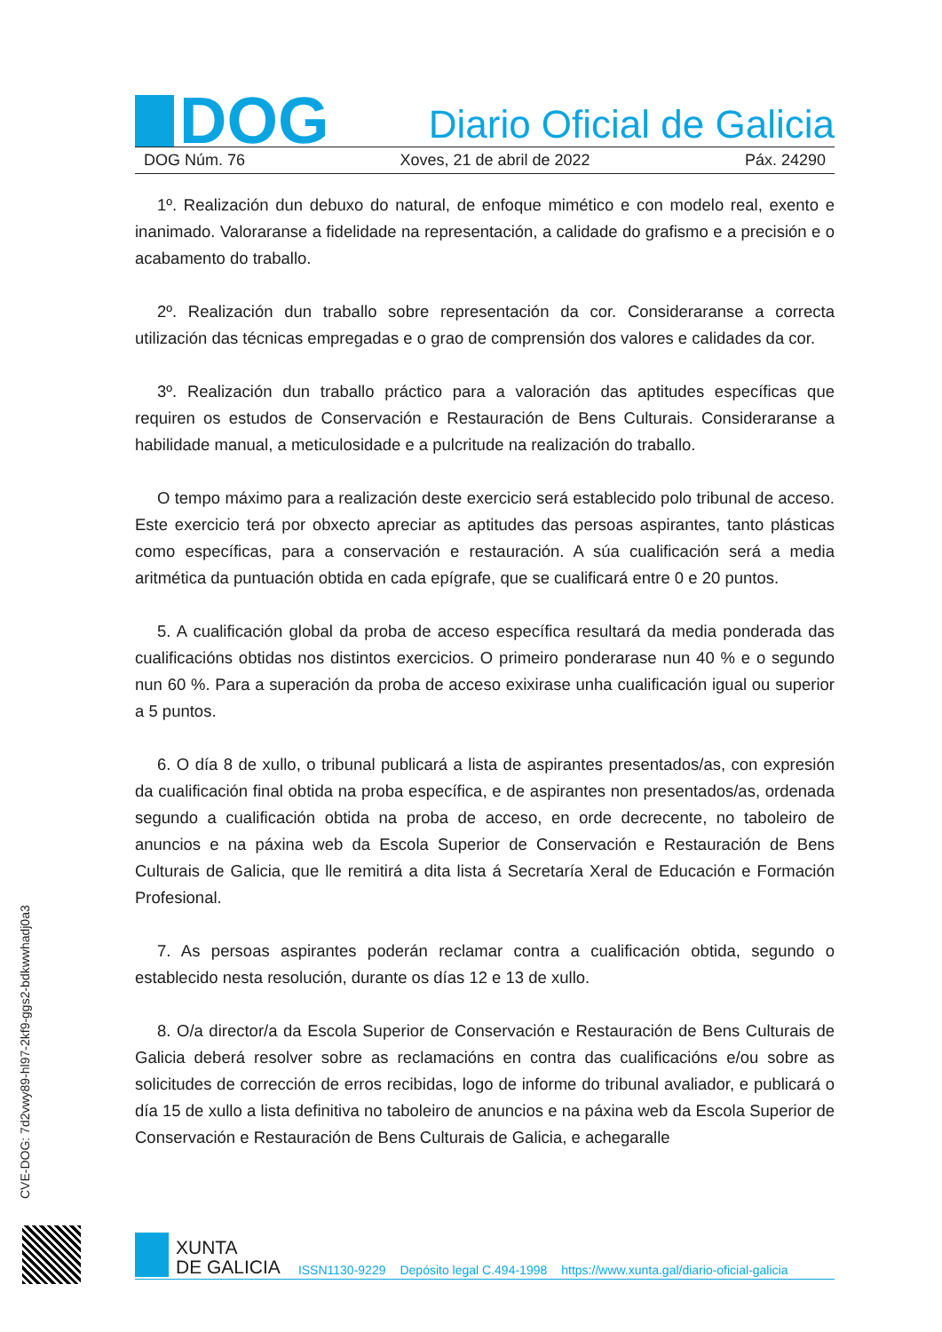DOG
Diario Oficial de Galicia
DOG Núm. 76 Xoves, 21 de abril de 2022 Páx. 24290
1º. Realización dun debuxo do natural, de enfoque mimético e con modelo real, exento e inanimado. Valoraranse a fidelidade na representación, a calidade do grafismo e a precisión e o acabamento do traballo.
2º. Realización dun traballo sobre representación da cor. Consideraranse a correcta utilización das técnicas empregadas e o grao de comprensión dos valores e calidades da cor.
3º. Realización dun traballo práctico para a valoración das aptitudes específicas que requiren os estudos de Conservación e Restauración de Bens Culturais. Consideraranse a habilidade manual, a meticulosidade e a pulcritude na realización do traballo.
O tempo máximo para a realización deste exercicio será establecido polo tribunal de acceso. Este exercicio terá por obxecto apreciar as aptitudes das persoas aspirantes, tanto plásticas como específicas, para a conservación e restauración. A súa cualificación será a media aritmética da puntuación obtida en cada epígrafe, que se cualificará entre 0 e 20 puntos.
5. A cualificación global da proba de acceso específica resultará da media ponderada das cualificacións obtidas nos distintos exercicios. O primeiro ponderarase nun 40 % e o segundo nun 60 %. Para a superación da proba de acceso exixirase unha cualificación igual ou superior a 5 puntos.
6. O día 8 de xullo, o tribunal publicará a lista de aspirantes presentados/as, con expresión da cualificación final obtida na proba específica, e de aspirantes non presentados/as, ordenada segundo a cualificación obtida na proba de acceso, en orde decrecente, no taboleiro de anuncios e na páxina web da Escola Superior de Conservación e Restauración de Bens Culturais de Galicia, que lle remitirá a dita lista á Secretaría Xeral de Educación e Formación Profesional.
7. As persoas aspirantes poderán reclamar contra a cualificación obtida, segundo o establecido nesta resolución, durante os días 12 e 13 de xullo.
8. O/a director/a da Escola Superior de Conservación e Restauración de Bens Culturais de Galicia deberá resolver sobre as reclamacións en contra das cualificacións e/ou sobre as solicitudes de corrección de erros recibidas, logo de informe do tribunal avaliador, e publicará o día 15 de xullo a lista definitiva no taboleiro de anuncios e na páxina web da Escola Superior de Conservación e Restauración de Bens Culturais de Galicia, e achegaralle
CVE-DOG: 7d2vwy89-hl97-2kf9-ggs2-bdkwwhadj0a3
XUNTA
DE GALICIA
ISSN1130-9229 Depósito legal C.494-1998 https://www.xunta.gal/diario-oficial-galicia